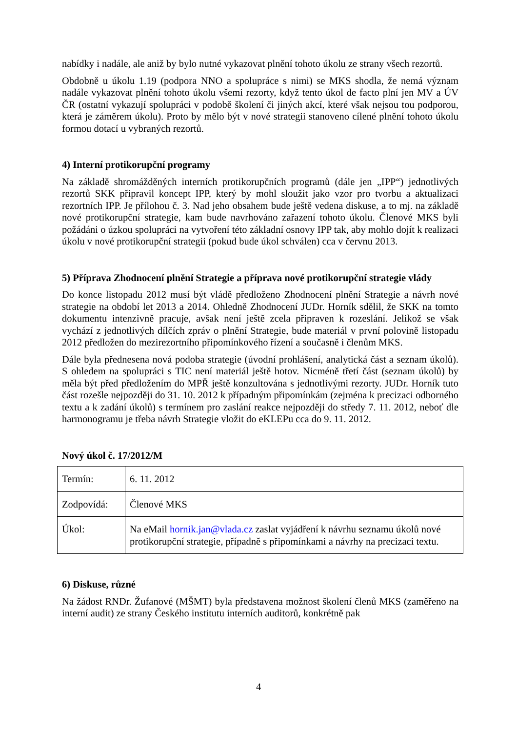nabídky i nadále, ale aniž by bylo nutné vykazovat plnění tohoto úkolu ze strany všech rezortů.
Obdobně u úkolu 1.19 (podpora NNO a spolupráce s nimi) se MKS shodla, že nemá význam nadále vykazovat plnění tohoto úkolu všemi rezorty, když tento úkol de facto plní jen MV a ÚV ČR (ostatní vykazují spolupráci v podobě školení či jiných akcí, které však nejsou tou podporou, která je záměrem úkolu). Proto by mělo být v nové strategii stanoveno cílené plnění tohoto úkolu formou dotací u vybraných rezortů.
4) Interní protikorupční programy
Na základě shromážděných interních protikorupčních programů (dále jen „IPP“) jednotlivých rezortů SKK připravil koncept IPP, který by mohl sloužit jako vzor pro tvorbu a aktualizaci rezortních IPP. Je přílohou č. 3. Nad jeho obsahem bude ještě vedena diskuse, a to mj. na základě nové protikorupční strategie, kam bude navrhováno zařazení tohoto úkolu. Členové MKS byli požádáni o úzkou spolupráci na vytvoření této základní osnovy IPP tak, aby mohlo dojít k realizaci úkolu v nové protikorupční strategii (pokud bude úkol schválen) cca v červnu 2013.
5) Příprava Zhodnocení plnění Strategie a příprava nové protikorupční strategie vlády
Do konce listopadu 2012 musí být vládě předloženo Zhodnocení plnění Strategie a návrh nové strategie na období let 2013 a 2014. Ohledně Zhodnocení JUDr. Horník sdělil, že SKK na tomto dokumentu intenzivně pracuje, avšak není ještě zcela připraven k rozeslání. Jelikož se však vychází z jednotlivých dílčích zpráv o plnění Strategie, bude materiál v první polovině listopadu 2012 předložen do mezirezortního připomínkového řízení a současně i členům MKS.
Dále byla přednesena nová podoba strategie (úvodní prohlášení, analytická část a seznam úkolů). S ohledem na spolupráci s TIC není materiál ještě hotov. Nicméně třetí část (seznam úkolů) by měla být před předložením do MPŘ ještě konzultována s jednotlivými rezorty. JUDr. Horník tuto část rozešle nejpozději do 31. 10. 2012 k případným připomínkám (zejména k precizaci odborného textu a k zadání úkolů) s termínem pro zaslání reakce nejpozději do středy 7. 11. 2012, neboť dle harmonogramu je třeba návrh Strategie vložit do eKLEPu cca do 9. 11. 2012.
Nový úkol č. 17/2012/M
| Termín: | 6. 11. 2012 |
| Zodpovídá: | Členové MKS |
| Úkol: | Na eMail hornik.jan@vlada.cz zaslat vyjádření k návrhu seznamu úkolů nové protikorupční strategie, případně s připomínkami a návrhy na precizaci textu. |
6) Diskuse, různé
Na žádost RNDr. Žufanové (MŠMT) byla představena možnost školení členů MKS (zaměřeno na interní audit) ze strany Českého institutu interních auditorů, konkrétně pak
4